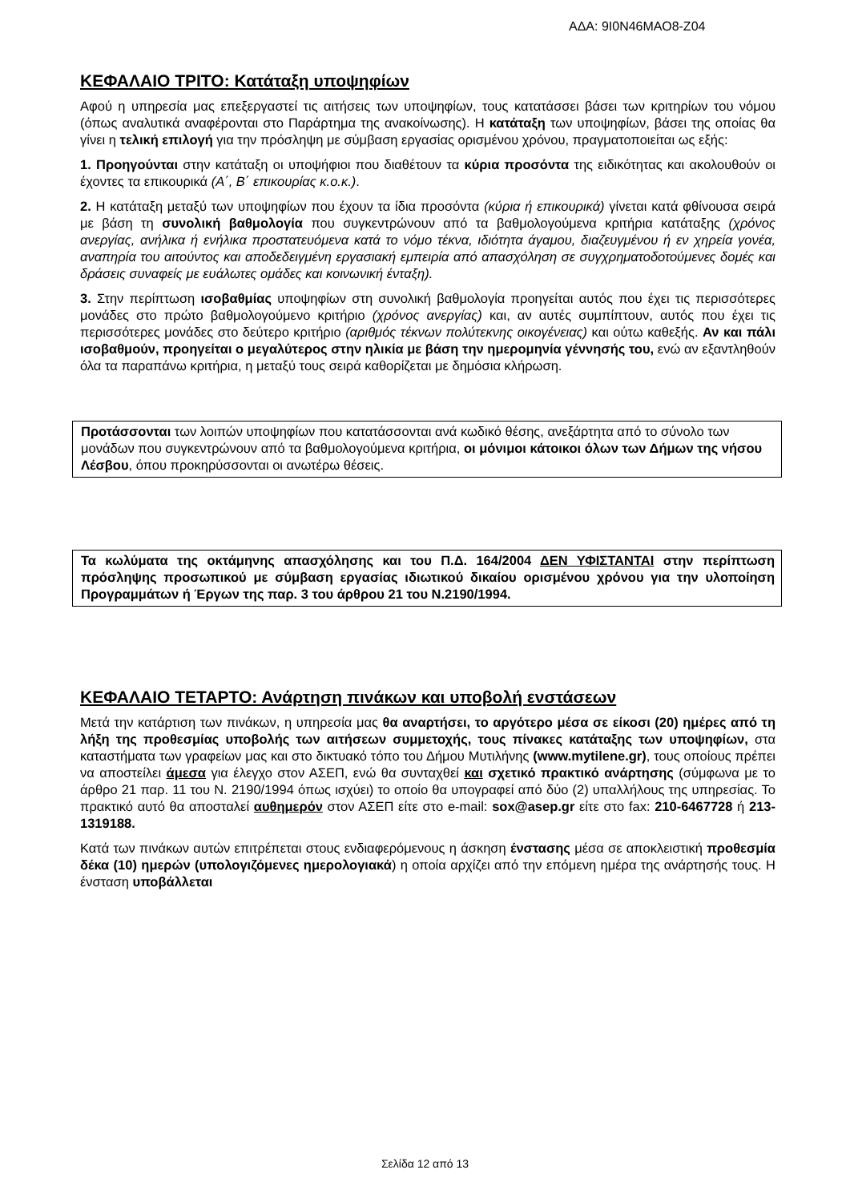ΑΔΑ: 9Ι0Ν46ΜΑΟ8-Ζ04
ΚΕΦΑΛΑΙΟ ΤΡΙΤΟ: Κατάταξη υποψηφίων
Αφού η υπηρεσία μας επεξεργαστεί τις αιτήσεις των υποψηφίων, τους κατατάσσει βάσει των κριτηρίων του νόμου (όπως αναλυτικά αναφέρονται στο Παράρτημα της ανακοίνωσης). Η κατάταξη των υποψηφίων, βάσει της οποίας θα γίνει η τελική επιλογή για την πρόσληψη με σύμβαση εργασίας ορισμένου χρόνου, πραγματοποιείται ως εξής:
1. Προηγούνται στην κατάταξη οι υποψήφιοι που διαθέτουν τα κύρια προσόντα της ειδικότητας και ακολουθούν οι έχοντες τα επικουρικά (Α΄, Β΄ επικουρίας κ.ο.κ.).
2. Η κατάταξη μεταξύ των υποψηφίων που έχουν τα ίδια προσόντα (κύρια ή επικουρικά) γίνεται κατά φθίνουσα σειρά με βάση τη συνολική βαθμολογία που συγκεντρώνουν από τα βαθμολογούμενα κριτήρια κατάταξης (χρόνος ανεργίας, ανήλικα ή ενήλικα προστατευόμενα κατά το νόμο τέκνα, ιδιότητα άγαμου, διαζευγμένου ή εν χηρεία γονέα, αναπηρία του αιτούντος και αποδεδειγμένη εργασιακή εμπειρία από απασχόληση σε συγχρηματοδοτούμενες δομές και δράσεις συναφείς με ευάλωτες ομάδες και κοινωνική ένταξη).
3. Στην περίπτωση ισοβαθμίας υποψηφίων στη συνολική βαθμολογία προηγείται αυτός που έχει τις περισσότερες μονάδες στο πρώτο βαθμολογούμενο κριτήριο (χρόνος ανεργίας) και, αν αυτές συμπίπτουν, αυτός που έχει τις περισσότερες μονάδες στο δεύτερο κριτήριο (αριθμός τέκνων πολύτεκνης οικογένειας) και ούτω καθεξής. Αν και πάλι ισοβαθμούν, προηγείται ο μεγαλύτερος στην ηλικία με βάση την ημερομηνία γέννησής του, ενώ αν εξαντληθούν όλα τα παραπάνω κριτήρια, η μεταξύ τους σειρά καθορίζεται με δημόσια κλήρωση.
Προτάσσονται των λοιπών υποψηφίων που κατατάσσονται ανά κωδικό θέσης, ανεξάρτητα από το σύνολο των μονάδων που συγκεντρώνουν από τα βαθμολογούμενα κριτήρια, οι μόνιμοι κάτοικοι όλων των Δήμων της νήσου Λέσβου, όπου προκηρύσσονται οι ανωτέρω θέσεις.
Τα κωλύματα της οκτάμηνης απασχόλησης και του Π.Δ. 164/2004 ΔΕΝ ΥΦΙΣΤΑΝΤΑΙ στην περίπτωση πρόσληψης προσωπικού με σύμβαση εργασίας ιδιωτικού δικαίου ορισμένου χρόνου για την υλοποίηση Προγραμμάτων ή Έργων της παρ. 3 του άρθρου 21 του Ν.2190/1994.
ΚΕΦΑΛΑΙΟ ΤΕΤΑΡΤΟ: Ανάρτηση πινάκων και υποβολή ενστάσεων
Μετά την κατάρτιση των πινάκων, η υπηρεσία μας θα αναρτήσει, το αργότερο μέσα σε είκοσι (20) ημέρες από τη λήξη της προθεσμίας υποβολής των αιτήσεων συμμετοχής, τους πίνακες κατάταξης των υποψηφίων, στα καταστήματα των γραφείων μας και στο δικτυακό τόπο του Δήμου Μυτιλήνης (www.mytilene.gr), τους οποίους πρέπει να αποστείλει άμεσα για έλεγχο στον ΑΣΕΠ, ενώ θα συνταχθεί και σχετικό πρακτικό ανάρτησης (σύμφωνα με το άρθρο 21 παρ. 11 του Ν. 2190/1994 όπως ισχύει) το οποίο θα υπογραφεί από δύο (2) υπαλλήλους της υπηρεσίας. Το πρακτικό αυτό θα αποσταλεί αυθημερόν στον ΑΣΕΠ είτε στο e-mail: sox@asep.gr είτε στο fax: 210-6467728 ή 213-1319188.
Κατά των πινάκων αυτών επιτρέπεται στους ενδιαφερόμενους η άσκηση ένστασης μέσα σε αποκλειστική προθεσμία δέκα (10) ημερών (υπολογιζόμενες ημερολογιακά) η οποία αρχίζει από την επόμενη ημέρα της ανάρτησής τους. Η ένσταση υποβάλλεται
Σελίδα 12 από 13